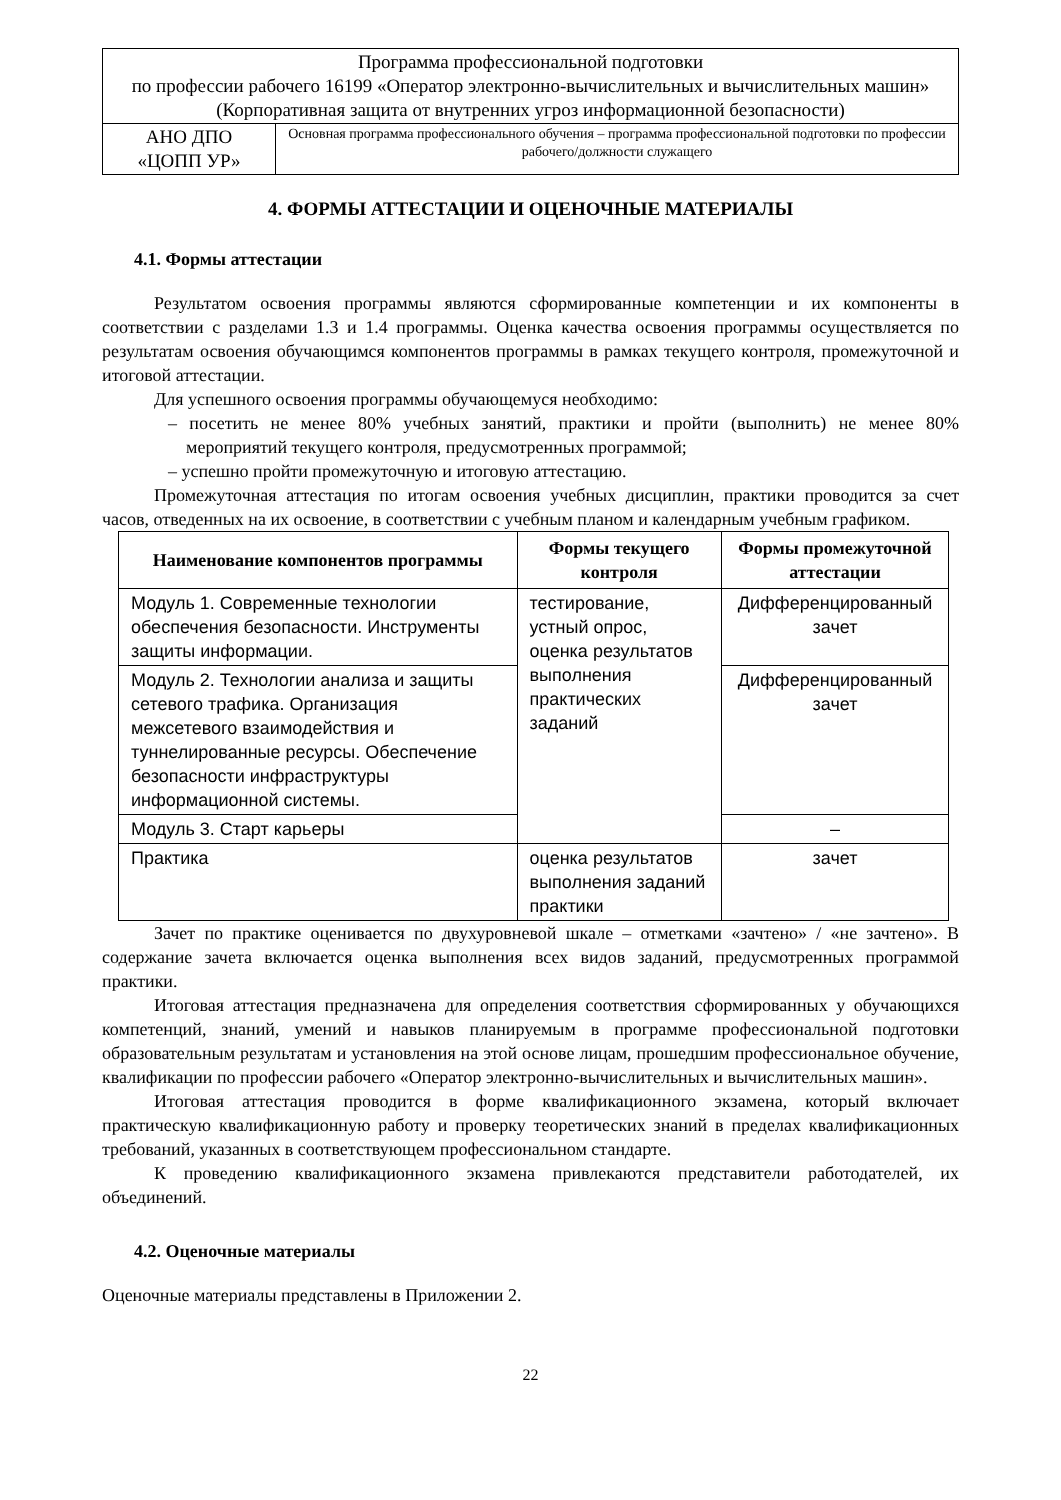| Программа профессиональной подготовки по профессии рабочего 16199 «Оператор электронно-вычислительных и вычислительных машин» (Корпоративная защита от внутренних угроз информационной безопасности) | |
| АНО ДПО «ЦОПП УР» | Основная программа профессионального обучения – программа профессиональной подготовки по профессии рабочего/должности служащего |
4. ФОРМЫ АТТЕСТАЦИИ И ОЦЕНОЧНЫЕ МАТЕРИАЛЫ
4.1. Формы аттестации
Результатом освоения программы являются сформированные компетенции и их компоненты в соответствии с разделами 1.3 и 1.4 программы. Оценка качества освоения программы осуществляется по результатам освоения обучающимся компонентов программы в рамках текущего контроля, промежуточной и итоговой аттестации.
Для успешного освоения программы обучающемуся необходимо:
– посетить не менее 80% учебных занятий, практики и пройти (выполнить) не менее 80% мероприятий текущего контроля, предусмотренных программой;
– успешно пройти промежуточную и итоговую аттестацию.
Промежуточная аттестация по итогам освоения учебных дисциплин, практики проводится за счет часов, отведенных на их освоение, в соответствии с учебным планом и календарным учебным графиком.
| Наименование компонентов программы | Формы текущего контроля | Формы промежуточной аттестации |
| --- | --- | --- |
| Модуль 1. Современные технологии обеспечения безопасности. Инструменты защиты информации. | тестирование, устный опрос, оценка результатов выполнения практических заданий | Дифференцированный зачет |
| Модуль 2. Технологии анализа и защиты сетевого трафика. Организация межсетевого взаимодействия и туннелированные ресурсы. Обеспечение безопасности инфраструктуры информационной системы. | | Дифференцированный зачет |
| Модуль 3. Старт карьеры | | – |
| Практика | оценка результатов выполнения заданий практики | зачет |
Зачет по практике оценивается по двухуровневой шкале – отметками «зачтено» / «не зачтено». В содержание зачета включается оценка выполнения всех видов заданий, предусмотренных программой практики.
Итоговая аттестация предназначена для определения соответствия сформированных у обучающихся компетенций, знаний, умений и навыков планируемым в программе профессиональной подготовки образовательным результатам и установления на этой основе лицам, прошедшим профессиональное обучение, квалификации по профессии рабочего «Оператор электронно-вычислительных и вычислительных машин».
Итоговая аттестация проводится в форме квалификационного экзамена, который включает практическую квалификационную работу и проверку теоретических знаний в пределах квалификационных требований, указанных в соответствующем профессиональном стандарте.
К проведению квалификационного экзамена привлекаются представители работодателей, их объединений.
4.2. Оценочные материалы
Оценочные материалы представлены в Приложении 2.
22